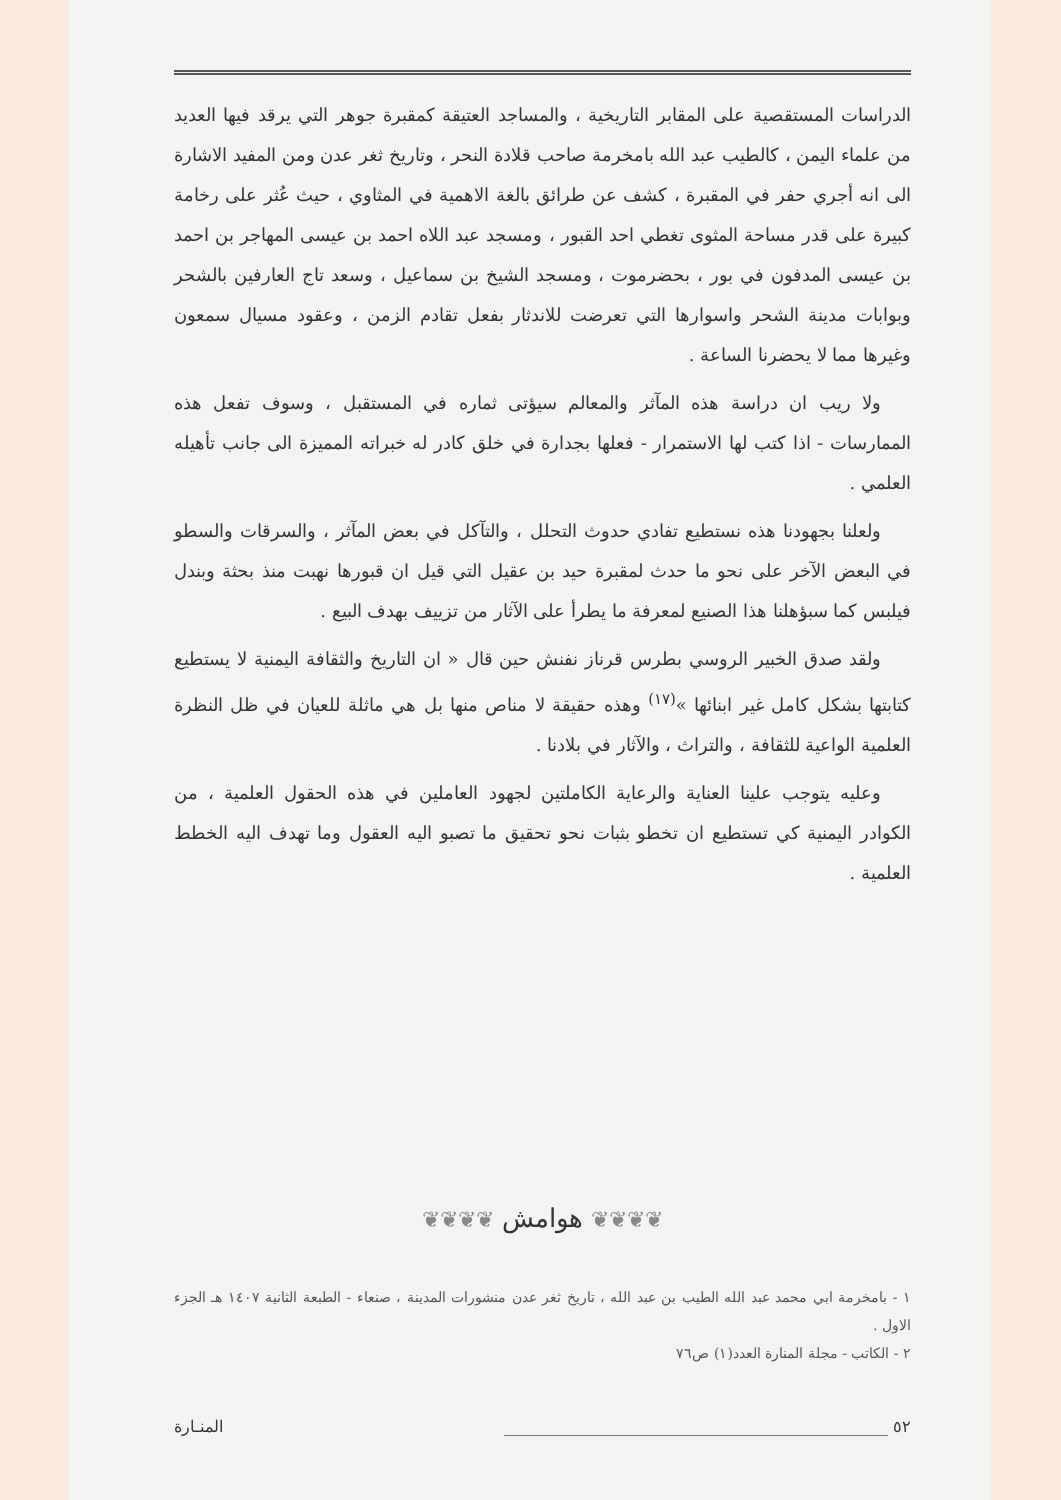الدراسات المستقصية على المقابر التاريخية ، والمساجد العتيقة كمقبرة جوهر التي يرقد فيها العديد من علماء اليمن ، كالطيب عبد الله بامخرمة صاحب قلادة النحر ، وتاريخ ثغر عدن ومن المفيد الاشارة الى انه أجري حفر في المقبرة ، كشف عن طرائق بالغة الاهمية في المثاوي ، حيث عُثر على رخامة كبيرة على قدر مساحة المثوى تغطي احد القبور ، ومسجد عبد اللاه احمد بن عيسى المهاجر بن احمد بن عيسى المدفون في بور ، بحضرموت ، ومسجد الشيخ بن سماعيل ، وسعد تاج العارفين بالشحر وبوابات مدينة الشحر واسوارها التي تعرضت للاندثار بفعل تقادم الزمن ، وعقود مسيال سمعون وغيرها مما لا يحضرنا الساعة .
ولا ريب ان دراسة هذه المآثر والمعالم سيؤتى ثماره في المستقبل ، وسوف تفعل هذه الممارسات - اذا كتب لها الاستمرار - فعلها بجدارة في خلق كادر له خبراته المميزة الى جانب تأهيله العلمي .
ولعلنا بجهودنا هذه نستطيع تفادي حدوث التحلل ، والتآكل في بعض المآثر ، والسرقات والسطو في البعض الآخر على نحو ما حدث لمقبرة حيد بن عقيل التي قيل ان قبورها نهبت منذ بحثة وبندل فيلبس كما سبؤهلنا هذا الصنيع لمعرفة ما يطرأ على الآثار من تزييف بهدف البيع .
ولقد صدق الخبير الروسي بطرس قرناز نفنش حين قال « ان التاريخ والثقافة اليمنية لا يستطيع كتابتها بشكل كامل غير ابنائها »<sup>(١٧)</sup> وهذه حقيقة لا مناص منها بل هي ماثلة للعيان في ظل النظرة العلمية الواعية للثقافة ، والتراث ، والآثار في بلادنا .
وعليه يتوجب علينا العناية والرعاية الكاملتين لجهود العاملين في هذه الحقول العلمية ، من الكوادر اليمنية كي تستطيع ان تخطو بثبات نحو تحقيق ما تصبو اليه العقول وما تهدف اليه الخطط العلمية .
❦❦❦❦ هوامش ❦❦❦❦
١ - بامخرمة ابي محمد عبد الله الطيب بن عبد الله ، تاريخ ثغر عدن منشورات المدينة ، صنعاء - الطبعة الثانية ١٤٠٧ هـ الجزء الاول .
٢ - الكاتب - مجلة المنارة العدد(١) ص٧٦
٥٢ ________________________________________________ المنـارة